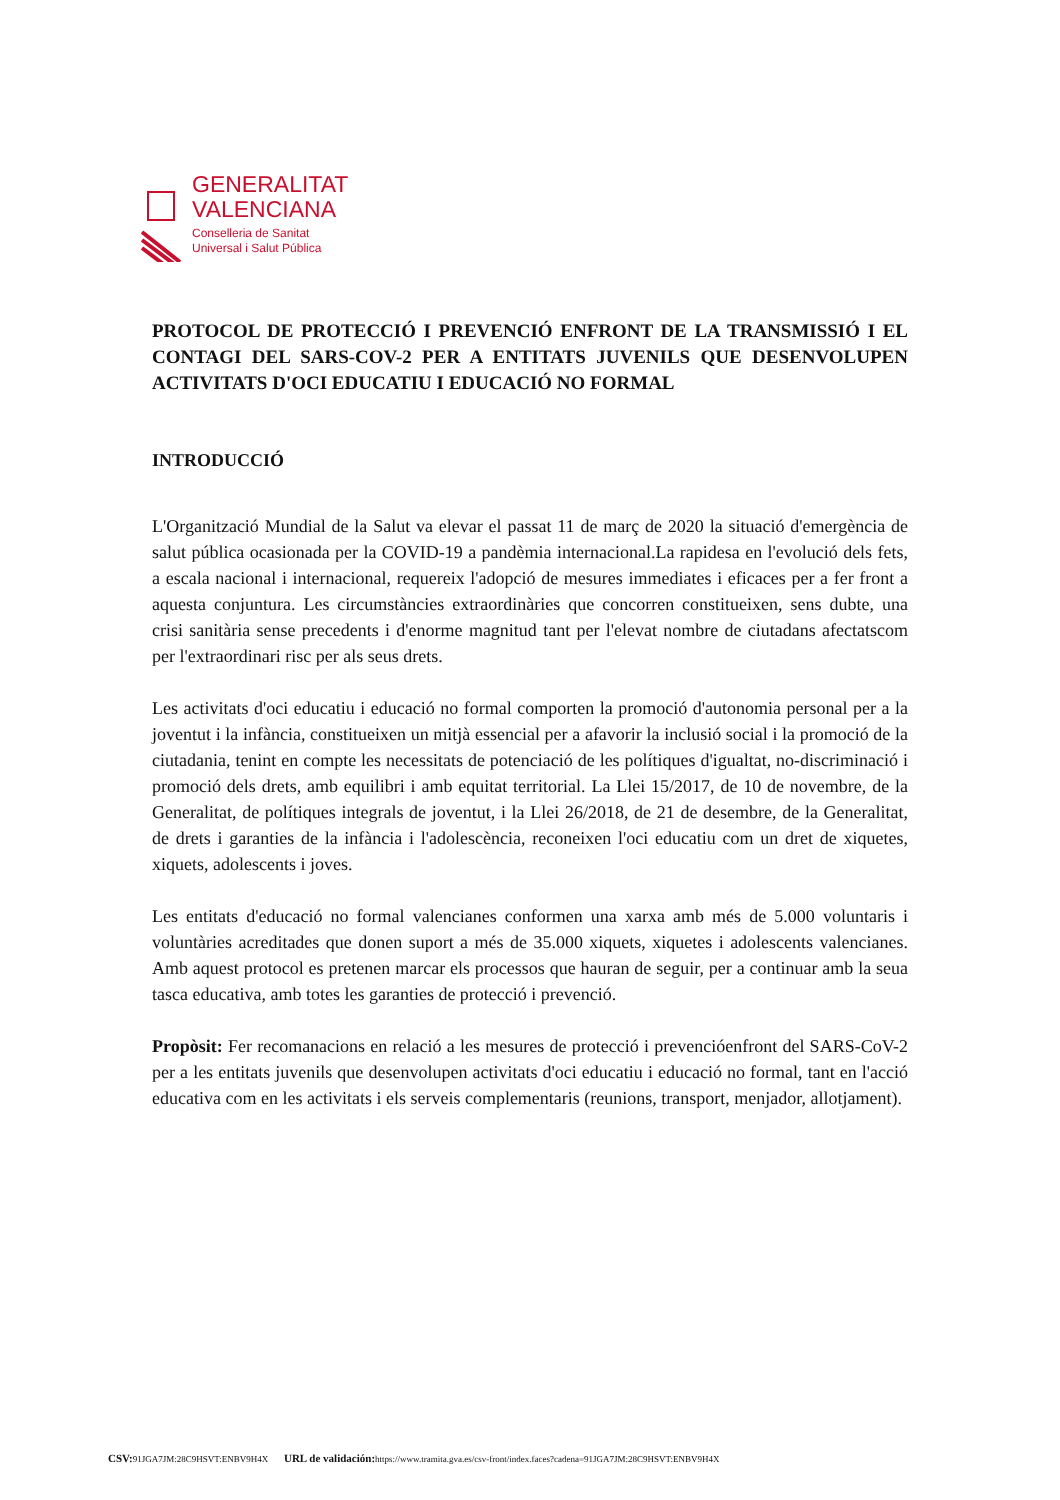GENERALITAT
VALENCIANA
Conselleria de Sanitat
Universal i Salut Pública
PROTOCOL DE PROTECCIÓ I PREVENCIÓ ENFRONT DE LA TRANSMISSIÓ I EL CONTAGI DEL SARS-COV-2 PER A ENTITATS JUVENILS QUE DESENVOLUPEN ACTIVITATS D'OCI EDUCATIU I EDUCACIÓ NO FORMAL
INTRODUCCIÓ
L'Organització Mundial de la Salut va elevar el passat 11 de març de 2020 la situació d'emergència de salut pública ocasionada per la COVID-19 a pandèmia internacional.La rapidesa en l'evolució dels fets, a escala nacional i internacional, requereix l'adopció de mesures immediates i eficaces per a fer front a aquesta conjuntura. Les circumstàncies extraordinàries que concorren constitueixen, sens dubte, una crisi sanitària sense precedents i d'enorme magnitud tant per l'elevat nombre de ciutadans afectatscom per l'extraordinari risc per als seus drets.
Les activitats d'oci educatiu i educació no formal comporten la promoció d'autonomia personal per a la joventut i la infància, constitueixen un mitjà essencial per a afavorir la inclusió social i la promoció de la ciutadania, tenint en compte les necessitats de potenciació de les polítiques d'igualtat, no-discriminació i promoció dels drets, amb equilibri i amb equitat territorial. La Llei 15/2017, de 10 de novembre, de la Generalitat, de polítiques integrals de joventut, i la Llei 26/2018, de 21 de desembre, de la Generalitat, de drets i garanties de la infància i l'adolescència, reconeixen l'oci educatiu com un dret de xiquetes, xiquets, adolescents i joves.
Les entitats d'educació no formal valencianes conformen una xarxa amb més de 5.000 voluntaris i voluntàries acreditades que donen suport a més de 35.000 xiquets, xiquetes i adolescents valencianes. Amb aquest protocol es pretenen marcar els processos que hauran de seguir, per a continuar amb la seua tasca educativa, amb totes les garanties de protecció i prevenció.
Propòsit: Fer recomanacions en relació a les mesures de protecció i prevencióenfront del SARS-CoV-2 per a les entitats juvenils que desenvolupen activitats d'oci educatiu i educació no formal, tant en l'acció educativa com en les activitats i els serveis complementaris (reunions, transport, menjador, allotjament).
CSV: 91JGA7JM:28C9HSVT:ENBV9H4X URL de validación: https://www.tramita.gva.es/csv-front/index.faces?cadena=91JGA7JM:28C9HSVT:ENBV9H4X